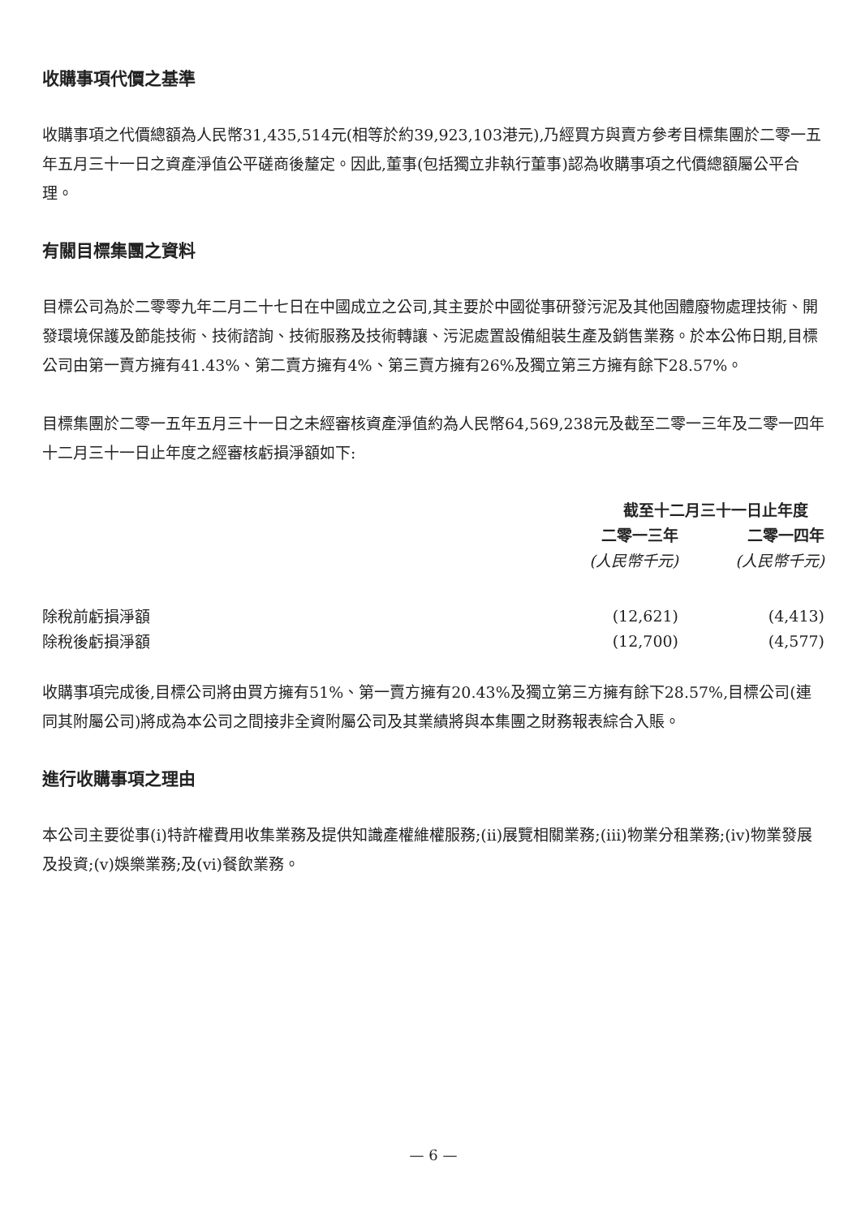收購事項代價之基準
收購事項之代價總額為人民幣31,435,514元(相等於約39,923,103港元),乃經買方與賣方參考目標集團於二零一五年五月三十一日之資產淨值公平磋商後釐定。因此,董事(包括獨立非執行董事)認為收購事項之代價總額屬公平合理。
有關目標集團之資料
目標公司為於二零零九年二月二十七日在中國成立之公司,其主要於中國從事研發污泥及其他固體廢物處理技術、開發環境保護及節能技術、技術諮詢、技術服務及技術轉讓、污泥處置設備組裝生產及銷售業務。於本公佈日期,目標公司由第一賣方擁有41.43%、第二賣方擁有4%、第三賣方擁有26%及獨立第三方擁有餘下28.57%。
目標集團於二零一五年五月三十一日之未經審核資產淨值約為人民幣64,569,238元及截至二零一三年及二零一四年十二月三十一日止年度之經審核虧損淨額如下:
| | 截至十二月三十一日止年度 | |
| | 二零一三年 | 二零一四年 |
| | (人民幣千元) | (人民幣千元) |
| 除稅前虧損淨額 | (12,621) | (4,413) |
| 除稅後虧損淨額 | (12,700) | (4,577) |
收購事項完成後,目標公司將由買方擁有51%、第一賣方擁有20.43%及獨立第三方擁有餘下28.57%,目標公司(連同其附屬公司)將成為本公司之間接非全資附屬公司及其業績將與本集團之財務報表綜合入賬。
進行收購事項之理由
本公司主要從事(i)特許權費用收集業務及提供知識產權維權服務;(ii)展覽相關業務;(iii)物業分租業務;(iv)物業發展及投資;(v)娛樂業務;及(vi)餐飲業務。
— 6 —